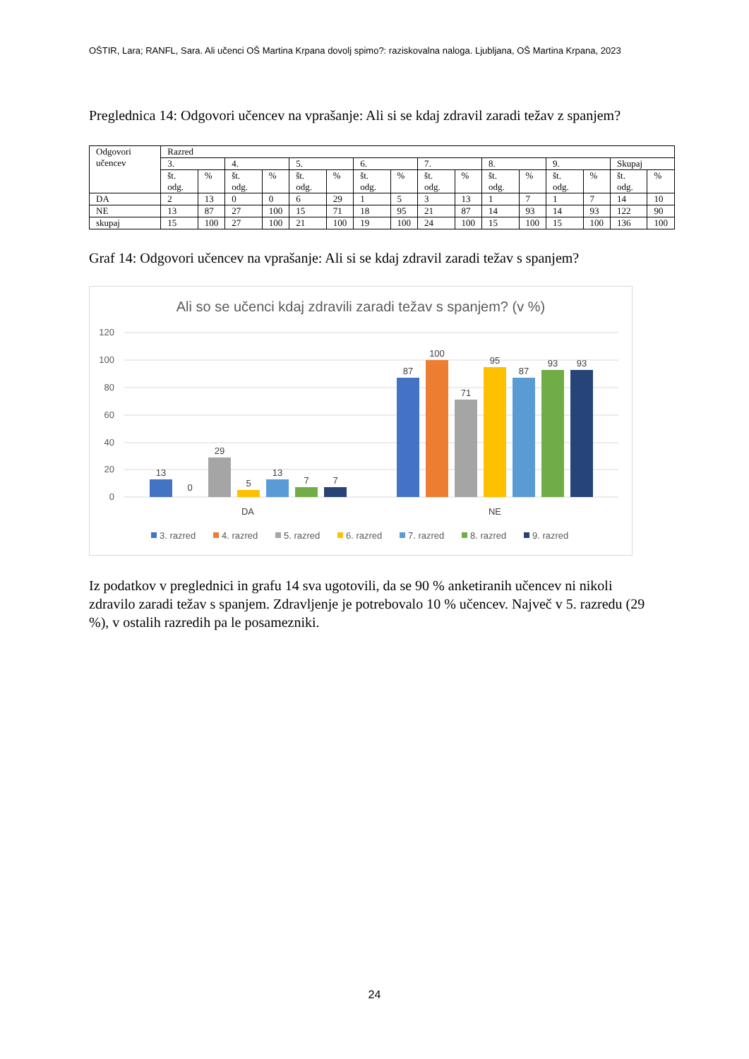OŠTIR, Lara; RANFL, Sara. Ali učenci OŠ Martina Krpana dovolj spimo?: raziskovalna naloga. Ljubljana, OŠ Martina Krpana, 2023
Preglednica 14: Odgovori učencev na vprašanje: Ali si se kdaj zdravil zaradi težav z spanjem?
| Odgovori učencev | Razred | | | | | | | | | | | | | | | |
| --- | --- | --- | --- | --- | --- | --- | --- | --- | --- | --- | --- | --- | --- | --- | --- | --- |
| | 3. | | 4. | | 5. | | 6. | | 7. | | 8. | | 9. | | Skupaj | |
| | št. odg. | % | št. odg. | % | št. odg. | % | št. odg. | % | št. odg. | % | št. odg. | % | št. odg. | % | št. odg. | % |
| DA | 2 | 13 | 0 | 0 | 6 | 29 | 1 | 5 | 3 | 13 | 1 | 7 | 1 | 7 | 14 | 10 |
| NE | 13 | 87 | 27 | 100 | 15 | 71 | 18 | 95 | 21 | 87 | 14 | 93 | 14 | 93 | 122 | 90 |
| skupaj | 15 | 100 | 27 | 100 | 21 | 100 | 19 | 100 | 24 | 100 | 15 | 100 | 15 | 100 | 136 | 100 |
Graf 14: Odgovori učencev na vprašanje: Ali si se kdaj zdravil zaradi težav s spanjem?
Ali so se učenci kdaj zdravili zaradi težav s spanjem? (v %)
120
100
80
60
40
20
0
13
0
29
5
13
7
7
87
100
71
95
87
93
93
DA
NE
3. razred
4. razred
5. razred
6. razred
7. razred
8. razred
9. razred
Iz podatkov v preglednici in grafu 14 sva ugotovili, da se 90 % anketiranih učencev ni nikoli zdravilo zaradi težav s spanjem. Zdravljenje je potrebovalo 10 % učencev. Največ v 5. razredu (29 %), v ostalih razredih pa le posamezniki.
24